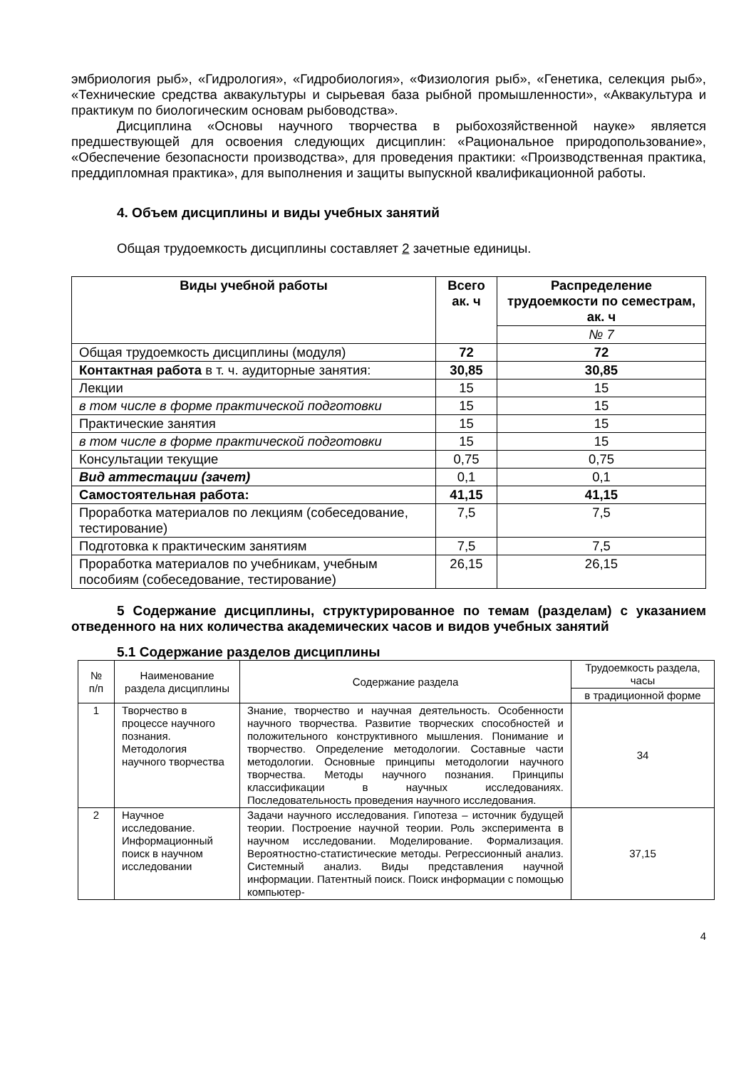эмбриология рыб», «Гидрология», «Гидробиология», «Физиология рыб», «Генетика, селекция рыб», «Технические средства аквакультуры и сырьевая база рыбной промышленности», «Аквакультура и практикум по биологическим основам рыбоводства».
Дисциплина «Основы научного творчества в рыбохозяйственной науке» является предшествующей для освоения следующих дисциплин: «Рациональное природопользование», «Обеспечение безопасности производства», для проведения практики: «Производственная практика, преддипломная практика», для выполнения и защиты выпускной квалификационной работы.
4. Объем дисциплины и виды учебных занятий
Общая трудоемкость дисциплины составляет 2 зачетные единицы.
| Виды учебной работы | Всего ак. ч | Распределение трудоемкости по семестрам, ак. ч |
| --- | --- | --- |
| | | № 7 |
| Общая трудоемкость дисциплины (модуля) | 72 | 72 |
| Контактная работа в т. ч. аудиторные занятия: | 30,85 | 30,85 |
| Лекции | 15 | 15 |
| в том числе в форме практической подготовки | 15 | 15 |
| Практические занятия | 15 | 15 |
| в том числе в форме практической подготовки | 15 | 15 |
| Консультации текущие | 0,75 | 0,75 |
| Вид аттестации (зачет) | 0,1 | 0,1 |
| Самостоятельная работа: | 41,15 | 41,15 |
| Проработка материалов по лекциям (собеседование, тестирование) | 7,5 | 7,5 |
| Подготовка к практическим занятиям | 7,5 | 7,5 |
| Проработка материалов по учебникам, учебным пособиям (собеседование, тестирование) | 26,15 | 26,15 |
5 Содержание дисциплины, структурированное по темам (разделам) с указанием отведенного на них количества академических часов и видов учебных занятий
5.1 Содержание разделов дисциплины
| № п/п | Наименование раздела дисциплины | Содержание раздела | Трудоемкость раздела, часы |
| --- | --- | --- | --- |
| | | | в традиционной форме |
| 1 | Творчество в процессе научного познания. Методология научного творчества | Знание, творчество и научная деятельность. Особенности научного творчества. Развитие творческих способностей и положительного конструктивного мышления. Понимание и творчество. Определение методологии. Составные части методологии. Основные принципы методологии научного творчества. Методы научного познания. Принципы классификации в научных исследованиях. Последовательность проведения научного исследования. | 34 |
| 2 | Научное исследование. Информационный поиск в научном исследовании | Задачи научного исследования. Гипотеза – источник будущей теории. Построение научной теории. Роль эксперимента в научном исследовании. Моделирование. Формализация. Вероятностно-статистические методы. Регрессионный анализ. Системный анализ. Виды представления научной информации. Патентный поиск. Поиск информации с помощью компьютер- | 37,15 |
4